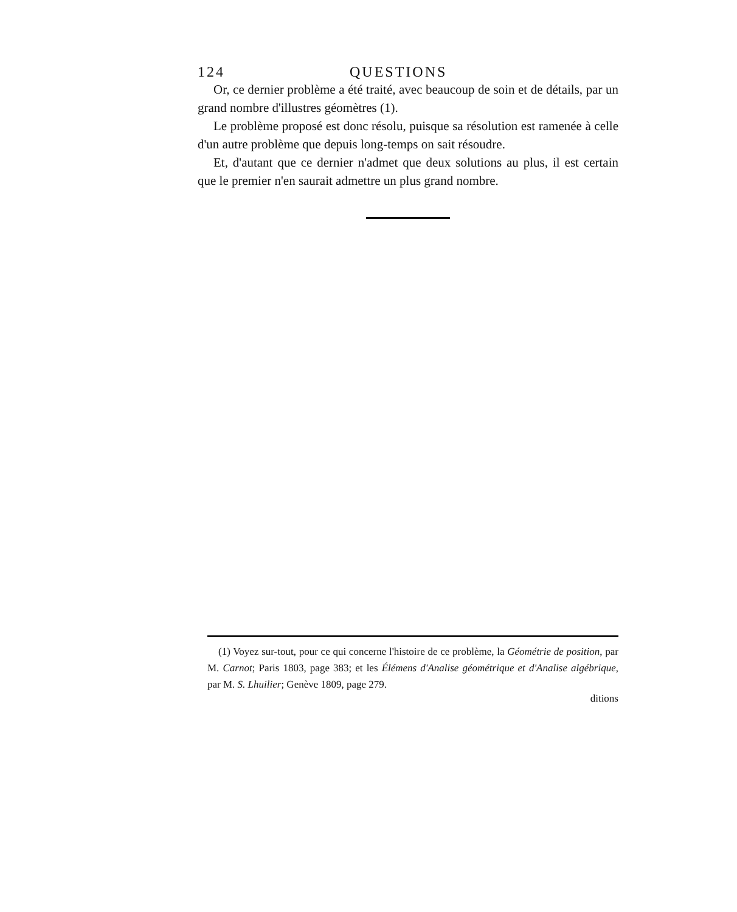124 QUESTIONS
Or, ce dernier problème a été traité, avec beaucoup de soin et de détails, par un grand nombre d'illustres géomètres (1).
Le problème proposé est donc résolu, puisque sa résolution est ramenée à celle d'un autre problème que depuis long-temps on sait résoudre.
Et, d'autant que ce dernier n'admet que deux solutions au plus, il est certain que le premier n'en saurait admettre un plus grand nombre.
(1) Voyez sur-tout, pour ce qui concerne l'histoire de ce problème, la Géométrie de position, par M. Carnot; Paris 1803, page 383; et les Élémens d'Analise géométrique et d'Analise algébrique, par M. S. Lhuilier; Genève 1809, page 279.
ditions